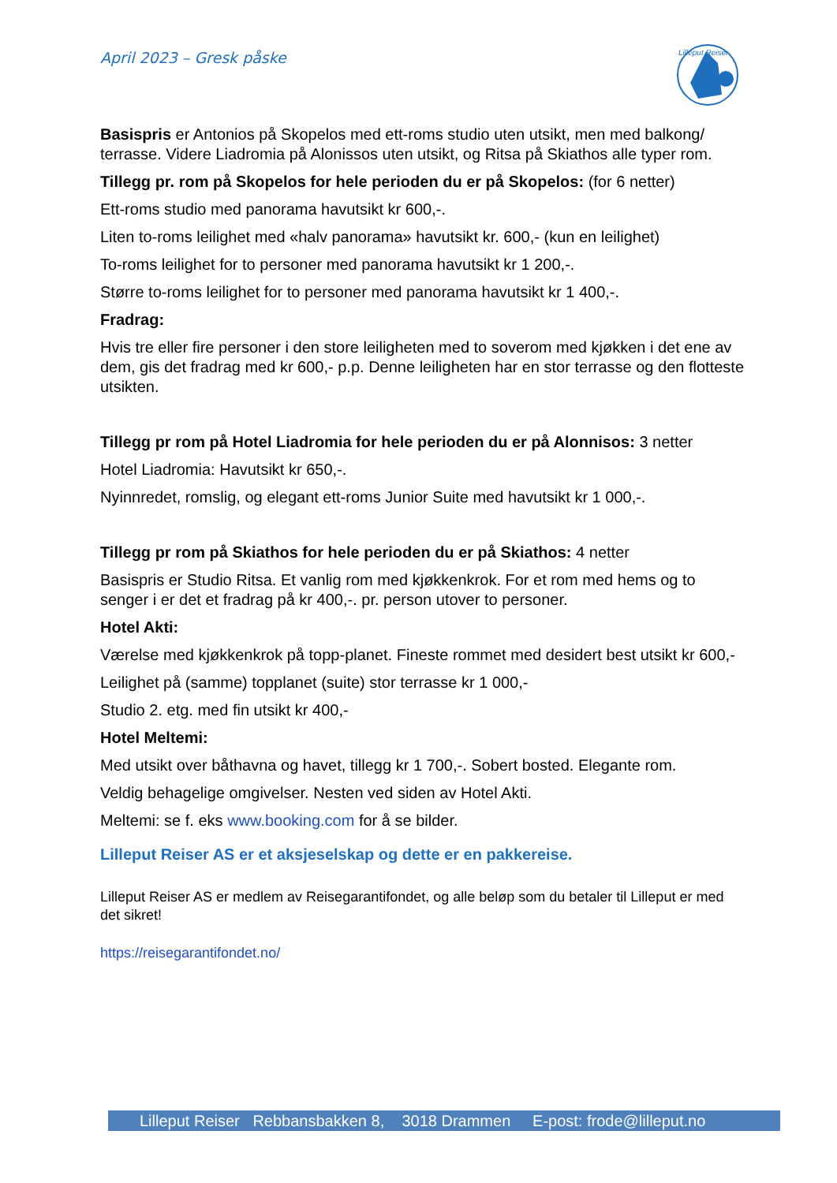April 2023 – Gresk påske
Lilleput Reiser
Basispris er Antonios på Skopelos med ett-roms studio uten utsikt, men med balkong/ terrasse. Videre Liadromia på Alonissos uten utsikt, og Ritsa på Skiathos alle typer rom.
Tillegg pr. rom på Skopelos for hele perioden du er på Skopelos: (for 6 netter)
Ett-roms studio med panorama havutsikt kr 600,-.
Liten to-roms leilighet med «halv panorama» havutsikt kr. 600,- (kun en leilighet)
To-roms leilighet for to personer med panorama havutsikt kr 1 200,-.
Større to-roms leilighet for to personer med panorama havutsikt kr 1 400,-.
Fradrag:
Hvis tre eller fire personer i den store leiligheten med to soverom med kjøkken i det ene av dem, gis det fradrag med kr 600,- p.p. Denne leiligheten har en stor terrasse og den flotteste utsikten.
Tillegg pr rom på Hotel Liadromia for hele perioden du er på Alonnisos: 3 netter
Hotel Liadromia: Havutsikt kr 650,-.
Nyinnredet, romslig, og elegant ett-roms Junior Suite med havutsikt kr 1 000,-.
Tillegg pr rom på Skiathos for hele perioden du er på Skiathos: 4 netter
Basispris er Studio Ritsa. Et vanlig rom med kjøkkenkrok. For et rom med hems og to senger i er det et fradrag på kr 400,-. pr. person utover to personer.
Hotel Akti:
Værelse med kjøkkenkrok på topp-planet. Fineste rommet med desidert best utsikt kr 600,-
Leilighet på (samme) topplanet (suite) stor terrasse kr 1 000,-
Studio 2. etg. med fin utsikt kr 400,-
Hotel Meltemi:
Med utsikt over båthavna og havet, tillegg kr 1 700,-. Sobert bosted. Elegante rom.
Veldig behagelige omgivelser. Nesten ved siden av Hotel Akti.
Meltemi: se f. eks www.booking.com for å se bilder.
Lilleput Reiser AS er et aksjeselskap og dette er en pakkereise.
Lilleput Reiser AS er medlem av Reisegarantifondet, og alle beløp som du betaler til Lilleput er med det sikret!
https://reisegarantifondet.no/
Lilleput Reiser Rebbansbakken 8, 3018 Drammen E-post: frode@lilleput.no